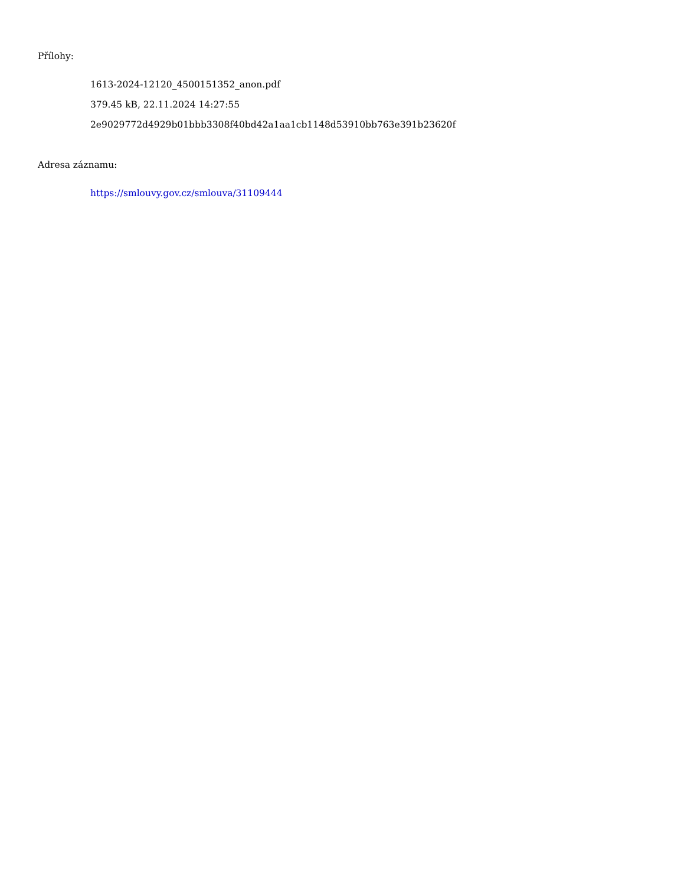Přílohy:
1613-2024-12120_4500151352_anon.pdf
379.45 kB, 22.11.2024 14:27:55
2e9029772d4929b01bbb3308f40bd42a1aa1cb1148d53910bb763e391b23620f
Adresa záznamu:
https://smlouvy.gov.cz/smlouva/31109444